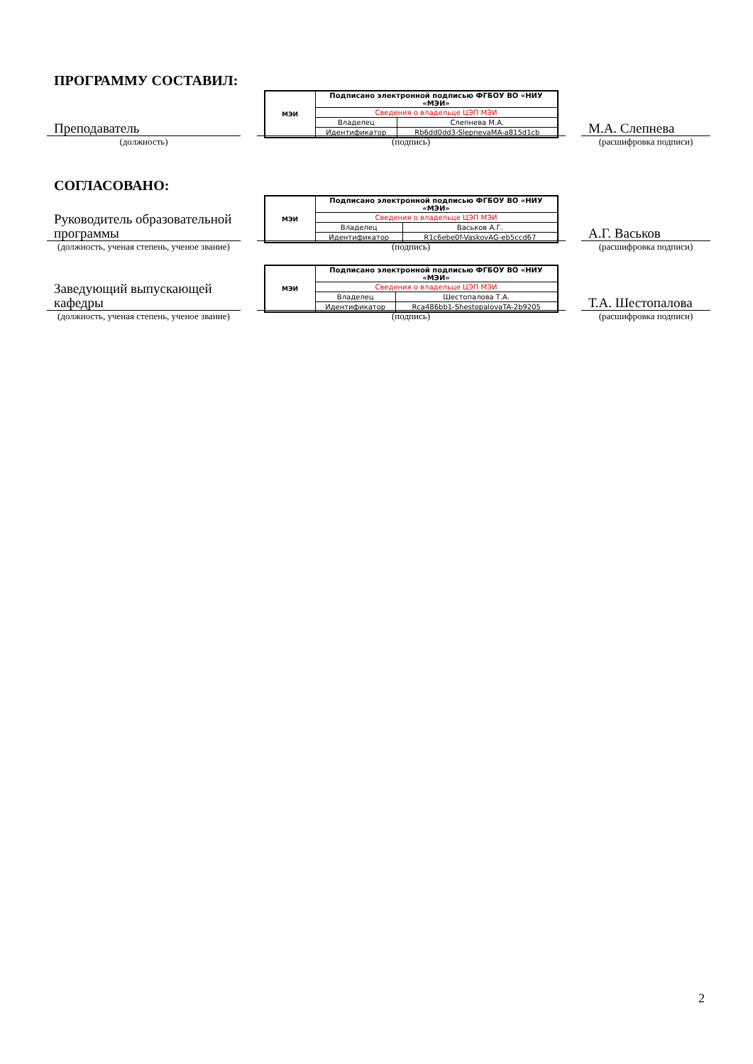ПРОГРАММУ СОСТАВИЛ:
Преподаватель
(должность)
| МЭИ | Подписано электронной подписью ФГБОУ ВО «НИУ «МЭИ» | |
| | Сведения о владельце ЦЭП МЭИ | |
| | Владелец | Слепнева М.А. |
| | Идентификатор | Rb6dd0dd3-SlepnevaMA-a815d1cb |
(подпись)
М.А. Слепнева
(расшифровка подписи)
СОГЛАСОВАНО:
Руководитель образовательной программы
(должность, ученая степень, ученое звание)
| МЭИ | Подписано электронной подписью ФГБОУ ВО «НИУ «МЭИ» | |
| | Сведения о владельце ЦЭП МЭИ | |
| | Владелец | Васьков А.Г. |
| | Идентификатор | R1c6ebe0f-VaskovAG-eb5ccd67 |
(подпись)
А.Г. Васьков
(расшифровка подписи)
Заведующий выпускающей кафедры
(должность, ученая степень, ученое звание)
| МЭИ | Подписано электронной подписью ФГБОУ ВО «НИУ «МЭИ» | |
| | Сведения о владельце ЦЭП МЭИ | |
| | Владелец | Шестопалова Т.А. |
| | Идентификатор | Rca486bb1-ShestopalovaTA-2b9205 |
(подпись)
Т.А. Шестопалова
(расшифровка подписи)
2